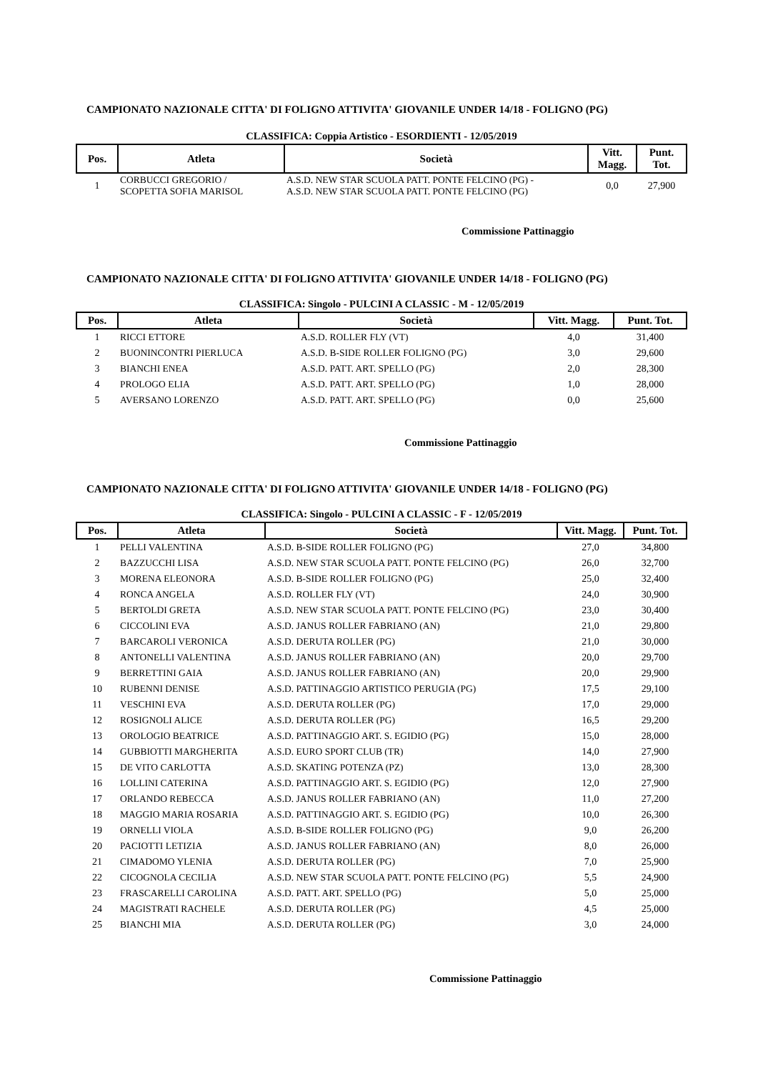CAMPIONATO NAZIONALE CITTA' DI FOLIGNO ATTIVITA' GIOVANILE UNDER 14/18 - FOLIGNO (PG)
CLASSIFICA: Coppia Artistico - ESORDIENTI - 12/05/2019
| Pos. | Atleta | Società | Vitt. Magg. | Punt. Tot. |
| --- | --- | --- | --- | --- |
| 1 | CORBUCCI GREGORIO / SCOPETTA SOFIA MARISOL | A.S.D. NEW STAR SCUOLA PATT. PONTE FELCINO (PG) - A.S.D. NEW STAR SCUOLA PATT. PONTE FELCINO (PG) | 0,0 | 27,900 |
Commissione Pattinaggio
CAMPIONATO NAZIONALE CITTA' DI FOLIGNO ATTIVITA' GIOVANILE UNDER 14/18 - FOLIGNO (PG)
CLASSIFICA: Singolo - PULCINI A CLASSIC - M - 12/05/2019
| Pos. | Atleta | Società | Vitt. Magg. | Punt. Tot. |
| --- | --- | --- | --- | --- |
| 1 | RICCI ETTORE | A.S.D. ROLLER FLY (VT) | 4,0 | 31,400 |
| 2 | BUONINCONTRI PIERLUCA | A.S.D. B-SIDE ROLLER FOLIGNO (PG) | 3,0 | 29,600 |
| 3 | BIANCHI ENEA | A.S.D. PATT. ART. SPELLO (PG) | 2,0 | 28,300 |
| 4 | PROLOGO ELIA | A.S.D. PATT. ART. SPELLO (PG) | 1,0 | 28,000 |
| 5 | AVERSANO LORENZO | A.S.D. PATT. ART. SPELLO (PG) | 0,0 | 25,600 |
Commissione Pattinaggio
CAMPIONATO NAZIONALE CITTA' DI FOLIGNO ATTIVITA' GIOVANILE UNDER 14/18 - FOLIGNO (PG)
CLASSIFICA: Singolo - PULCINI A CLASSIC - F - 12/05/2019
| Pos. | Atleta | Società | Vitt. Magg. | Punt. Tot. |
| --- | --- | --- | --- | --- |
| 1 | PELLI VALENTINA | A.S.D. B-SIDE ROLLER FOLIGNO (PG) | 27,0 | 34,800 |
| 2 | BAZZUCCHI LISA | A.S.D. NEW STAR SCUOLA PATT. PONTE FELCINO (PG) | 26,0 | 32,700 |
| 3 | MORENA ELEONORA | A.S.D. B-SIDE ROLLER FOLIGNO (PG) | 25,0 | 32,400 |
| 4 | RONCA ANGELA | A.S.D. ROLLER FLY (VT) | 24,0 | 30,900 |
| 5 | BERTOLDI GRETA | A.S.D. NEW STAR SCUOLA PATT. PONTE FELCINO (PG) | 23,0 | 30,400 |
| 6 | CICCOLINI EVA | A.S.D. JANUS ROLLER FABRIANO (AN) | 21,0 | 29,800 |
| 7 | BARCAROLI VERONICA | A.S.D. DERUTA ROLLER (PG) | 21,0 | 30,000 |
| 8 | ANTONELLI VALENTINA | A.S.D. JANUS ROLLER FABRIANO (AN) | 20,0 | 29,700 |
| 9 | BERRETTINI GAIA | A.S.D. JANUS ROLLER FABRIANO (AN) | 20,0 | 29,900 |
| 10 | RUBENNI DENISE | A.S.D. PATTINAGGIO ARTISTICO PERUGIA (PG) | 17,5 | 29,100 |
| 11 | VESCHINI EVA | A.S.D. DERUTA ROLLER (PG) | 17,0 | 29,000 |
| 12 | ROSIGNOLI ALICE | A.S.D. DERUTA ROLLER (PG) | 16,5 | 29,200 |
| 13 | OROLOGIO BEATRICE | A.S.D. PATTINAGGIO ART. S. EGIDIO (PG) | 15,0 | 28,000 |
| 14 | GUBBIOTTI MARGHERITA | A.S.D. EURO SPORT CLUB (TR) | 14,0 | 27,900 |
| 15 | DE VITO CARLOTTA | A.S.D. SKATING POTENZA (PZ) | 13,0 | 28,300 |
| 16 | LOLLINI CATERINA | A.S.D. PATTINAGGIO ART. S. EGIDIO (PG) | 12,0 | 27,900 |
| 17 | ORLANDO REBECCA | A.S.D. JANUS ROLLER FABRIANO (AN) | 11,0 | 27,200 |
| 18 | MAGGIO MARIA ROSARIA | A.S.D. PATTINAGGIO ART. S. EGIDIO (PG) | 10,0 | 26,300 |
| 19 | ORNELLI VIOLA | A.S.D. B-SIDE ROLLER FOLIGNO (PG) | 9,0 | 26,200 |
| 20 | PACIOTTI LETIZIA | A.S.D. JANUS ROLLER FABRIANO (AN) | 8,0 | 26,000 |
| 21 | CIMADOMO YLENIA | A.S.D. DERUTA ROLLER (PG) | 7,0 | 25,900 |
| 22 | CICOGNOLA CECILIA | A.S.D. NEW STAR SCUOLA PATT. PONTE FELCINO (PG) | 5,5 | 24,900 |
| 23 | FRASCARELLI CAROLINA | A.S.D. PATT. ART. SPELLO (PG) | 5,0 | 25,000 |
| 24 | MAGISTRATI RACHELE | A.S.D. DERUTA ROLLER (PG) | 4,5 | 25,000 |
| 25 | BIANCHI MIA | A.S.D. DERUTA ROLLER (PG) | 3,0 | 24,000 |
Commissione Pattinaggio